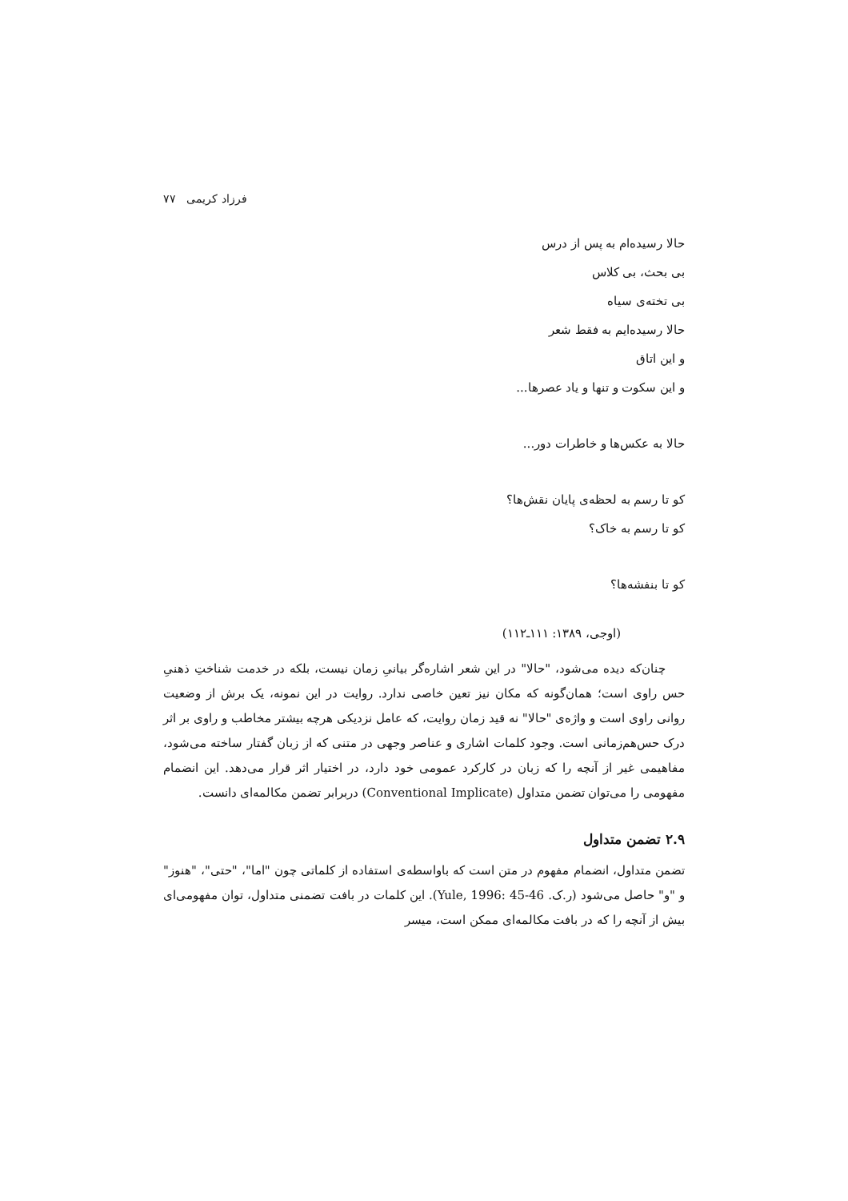فرزاد کریمی ۷۷
حالا رسیده‌ام به پس از درس
بی بحث، بی کلاس
بی تخته‌ی سیاه
حالا رسیده‌ایم به فقط شعر
و این اتاق
و این سکوت و تنها و یاد عصرها...
حالا به عکس‌ها و خاطرات دور...
کو تا رسم به لحظه‌ی پایان نقش‌ها؟
کو تا رسم به خاک؟
کو تا بنفشه‌ها؟
(اوجی، ۱۳۸۹: ۱۱۱ـ۱۱۲)
چنان‌که دیده می‌شود، "حالا" در این شعر اشاره‌گر بیانیِ زمان نیست، بلکه در خدمت شناختِ ذهنیِ حس راوی است؛ همان‌گونه که مکان نیز تعین خاصی ندارد. روایت در این نمونه، یک برش از وضعیت روانی راوی است و واژه‌ی "حالا" نه قید زمان روایت، که عامل نزدیکی هرچه بیشتر مخاطب و راوی بر اثر درک حس‌هم‌زمانی است. وجود کلمات اشاری و عناصر وجهی در متنی که از زبان گفتار ساخته می‌شود، مفاهیمی غیر از آنچه را که زبان در کارکرد عمومی خود دارد، در اختیار اثر قرار می‌دهد. این انضمام مفهومی را می‌توان تضمن متداول (Conventional Implicate) دربرابر تضمن مکالمه‌ای دانست.
۲.۹ تضمن متداول
تضمن متداول، انضمام مفهوم در متن است که باواسطه‌ی استفاده از کلماتی چون "اما"، "حتی"، "هنوز" و "و" حاصل می‌شود (ر.ک. Yule, 1996: 45-46). این کلمات در بافت تضمنی متداول، توان مفهومی‌ای بیش از آنچه را که در بافت مکالمه‌ای ممکن است، میسر